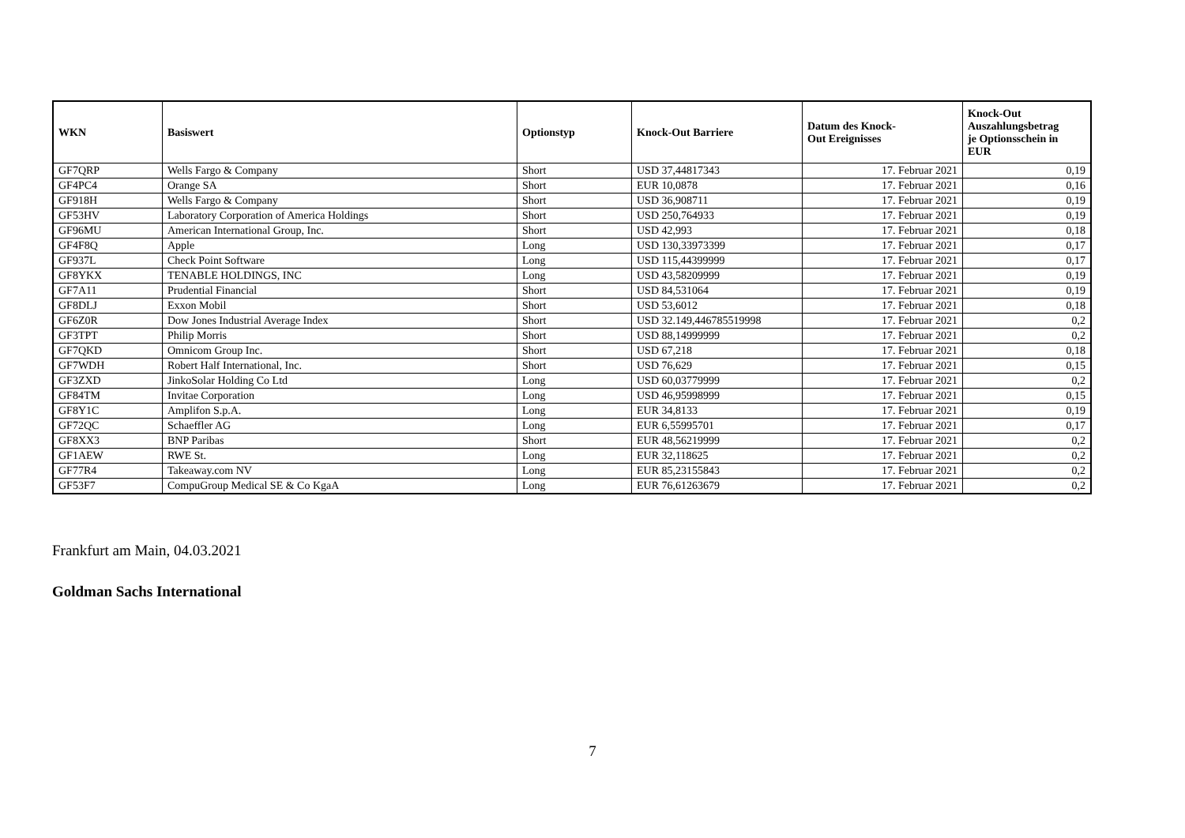| WKN | Basiswert | Optionstyp | Knock-Out Barriere | Datum des Knock- Out Ereignisses | Knock-Out Auszahlungsbetrag je Optionsschein in EUR |
| --- | --- | --- | --- | --- | --- |
| GF7QRP | Wells Fargo & Company | Short | USD 37,44817343 | 17. Februar 2021 | 0,19 |
| GF4PC4 | Orange SA | Short | EUR 10,0878 | 17. Februar 2021 | 0,16 |
| GF918H | Wells Fargo & Company | Short | USD 36,908711 | 17. Februar 2021 | 0,19 |
| GF53HV | Laboratory Corporation of America Holdings | Short | USD 250,764933 | 17. Februar 2021 | 0,19 |
| GF96MU | American International Group, Inc. | Short | USD 42,993 | 17. Februar 2021 | 0,18 |
| GF4F8Q | Apple | Long | USD 130,33973399 | 17. Februar 2021 | 0,17 |
| GF937L | Check Point Software | Long | USD 115,44399999 | 17. Februar 2021 | 0,17 |
| GF8YKX | TENABLE HOLDINGS, INC | Long | USD 43,58209999 | 17. Februar 2021 | 0,19 |
| GF7A11 | Prudential Financial | Short | USD 84,531064 | 17. Februar 2021 | 0,19 |
| GF8DLJ | Exxon Mobil | Short | USD 53,6012 | 17. Februar 2021 | 0,18 |
| GF6Z0R | Dow Jones Industrial Average Index | Short | USD 32.149,446785519998 | 17. Februar 2021 | 0,2 |
| GF3TPT | Philip Morris | Short | USD 88,14999999 | 17. Februar 2021 | 0,2 |
| GF7QKD | Omnicom Group Inc. | Short | USD 67,218 | 17. Februar 2021 | 0,18 |
| GF7WDH | Robert Half International, Inc. | Short | USD 76,629 | 17. Februar 2021 | 0,15 |
| GF3ZXD | JinkoSolar Holding Co Ltd | Long | USD 60,03779999 | 17. Februar 2021 | 0,2 |
| GF84TM | Invitae Corporation | Long | USD 46,95998999 | 17. Februar 2021 | 0,15 |
| GF8Y1C | Amplifon S.p.A. | Long | EUR 34,8133 | 17. Februar 2021 | 0,19 |
| GF72QC | Schaeffler AG | Long | EUR 6,55995701 | 17. Februar 2021 | 0,17 |
| GF8XX3 | BNP Paribas | Short | EUR 48,56219999 | 17. Februar 2021 | 0,2 |
| GF1AEW | RWE St. | Long | EUR 32,118625 | 17. Februar 2021 | 0,2 |
| GF77R4 | Takeaway.com NV | Long | EUR 85,23155843 | 17. Februar 2021 | 0,2 |
| GF53F7 | CompuGroup Medical SE & Co KgaA | Long | EUR 76,61263679 | 17. Februar 2021 | 0,2 |
Frankfurt am Main, 04.03.2021
Goldman Sachs International
7